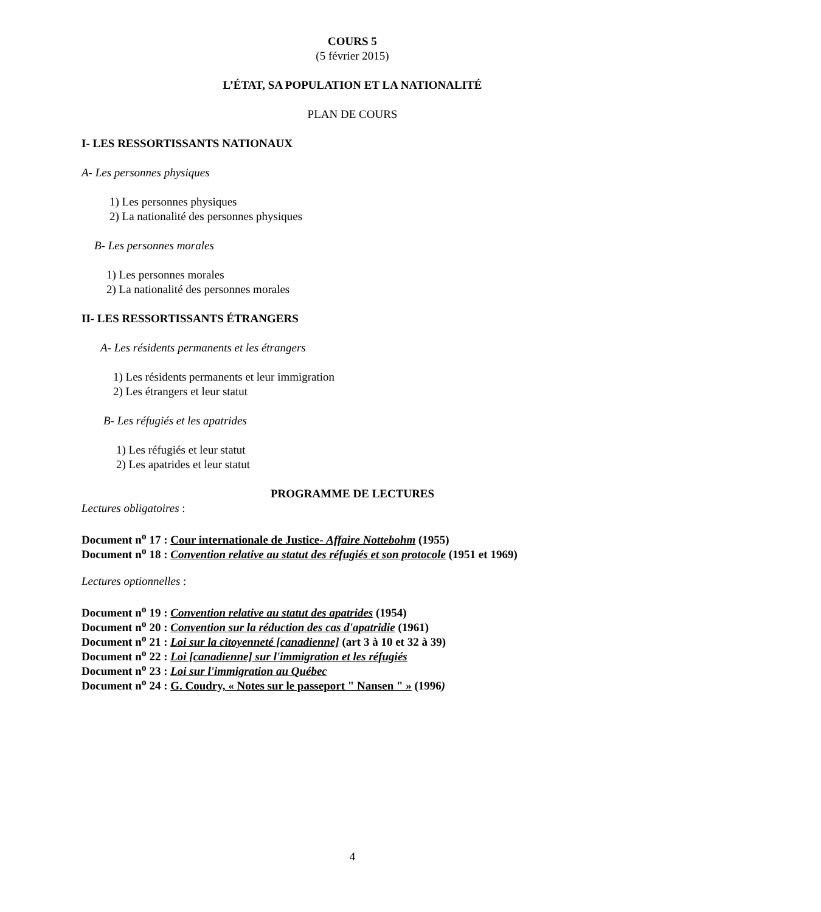COURS 5
(5 février 2015)
L’ÉTAT, SA POPULATION ET LA NATIONALITÉ
PLAN DE COURS
I- LES RESSORTISSANTS NATIONAUX
A- Les personnes physiques
1) Les personnes physiques
2) La nationalité des personnes physiques
B- Les personnes morales
1) Les personnes morales
2) La nationalité des personnes morales
II- LES RESSORTISSANTS ÉTRANGERS
A- Les résidents permanents et les étrangers
1) Les résidents permanents et leur immigration
2) Les étrangers et leur statut
B- Les réfugiés et les apatrides
1) Les réfugiés et leur statut
2) Les apatrides et leur statut
PROGRAMME DE LECTURES
Lectures obligatoires :
Document n<sup>o</sup> 17 : Cour internationale de Justice- Affaire Nottebohm (1955)
Document n<sup>o</sup> 18 : Convention relative au statut des réfugiés et son protocole (1951 et 1969)
Lectures optionnelles :
Document n<sup>o</sup> 19 : Convention relative au statut des apatrides (1954)
Document n<sup>o</sup> 20 : Convention sur la réduction des cas d'apatridie (1961)
Document n<sup>o</sup> 21 : Loi sur la citoyenneté [canadienne] (art 3 à 10 et 32 à 39)
Document n<sup>o</sup> 22 : Loi [canadienne] sur l'immigration et les réfugiés
Document n<sup>o</sup> 23 : Loi sur l'immigration au Québec
Document n<sup>o</sup> 24 : G. Coudry, « Notes sur le passeport " Nansen " » (1996)
4